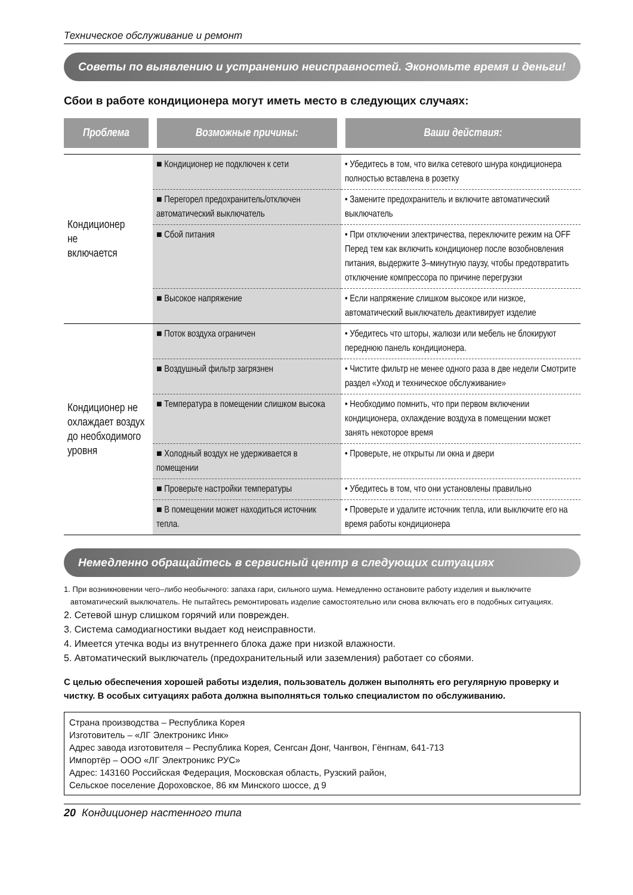Техническое обслуживание и ремонт
Советы по выявлению и устранению неисправностей. Экономьте время и деньги!
Сбои в работе кондиционера могут иметь место в следующих случаях:
| Проблема | Возможные причины: | Ваши действия: |
| --- | --- | --- |
| Кондиционер не включается | ■ Кондиционер не подключен к сети | • Убедитесь в том, что вилка сетевого шнура кондиционера полностью вставлена в розетку |
| | ■ Перегорел предохранитель/отключен автоматический выключатель | • Замените предохранитель и включите автоматический выключатель |
| | ■ Сбой питания | • При отключении электричества, переключите режим на OFF Перед тем как включить кондиционер после возобновления питания, выдержите 3–минутную паузу, чтобы предотвратить отключение компрессора по причине перегрузки |
| | ■ Высокое напряжение | • Если напряжение слишком высокое или низкое, автоматический выключатель деактивирует изделие |
| Кондиционер не охлаждает воздух до необходимого уровня | ■ Поток воздуха ограничен | • Убедитесь что шторы, жалюзи или мебель не блокируют переднюю панель кондиционера. |
| | ■ Воздушный фильтр загрязнен | • Чистите фильтр не менее одного раза в две недели Смотрите раздел «Уход и техническое обслуживание» |
| | ■ Температура в помещении слишком высока | • Необходимо помнить, что при первом включении кондиционера, охлаждение воздуха в помещении может занять некоторое время |
| | ■ Холодный воздух не удерживается в помещении | • Проверьте, не открыты ли окна и двери |
| | ■ Проверьте настройки температуры | • Убедитесь в том, что они установлены правильно |
| | ■ В помещении может находиться источник тепла. | • Проверьте и удалите источник тепла, или выключите его на время работы кондиционера |
Немедленно обращайтесь в сервисный центр в следующих ситуациях
1. При возникновении чего–либо необычного: запаха гари, сильного шума. Немедленно остановите работу изделия и выключите
автоматический выключатель. Не пытайтесь ремонтировать изделие самостоятельно или снова включать его в подобных ситуациях.
2. Сетевой шнур слишком горячий или поврежден.
3. Система самодиагностики выдает код неисправности.
4. Имеется утечка воды из внутреннего блока даже при низкой влажности.
5. Автоматический выключатель (предохранительный или заземления) работает со сбоями.
С целью обеспечения хорошей работы изделия, пользователь должен выполнять его регулярную проверку и чистку. В особых ситуациях работа должна выполняться только специалистом по обслуживанию.
Страна производства – Республика Корея
Изготовитель – «ЛГ Электроникс Инк»
Адрес завода изготовителя – Республика Корея, Сенгсан Донг, Чангвон, Гёнгнам, 641-713
Импортёр – ООО «ЛГ Электроникс РУС»
Адрес: 143160 Российская Федерация, Московская область, Рузский район,
Сельское поселение Дороховское, 86 км Минского шоссе, д 9
20 Кондиционер настенного типа